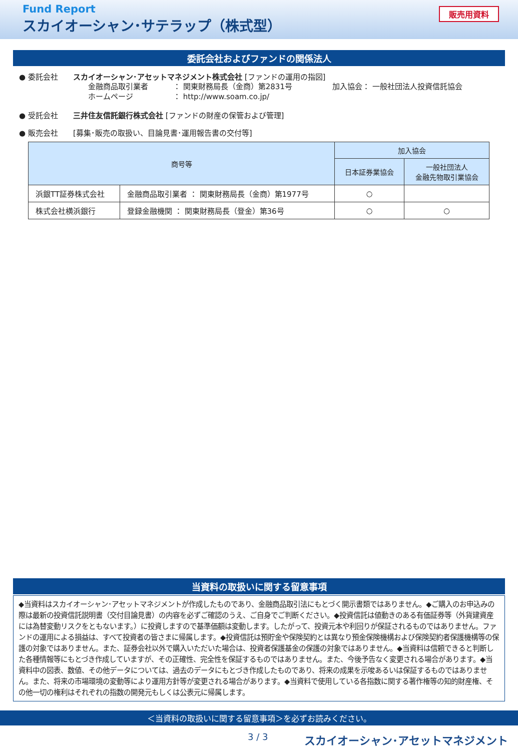Fund Report
スカイオーシャン･サテラップ（株式型）
販売用資料
委託会社およびファンドの関係法人
● 委託会社 スカイオーシャン･アセットマネジメント株式会社 [ファンドの運用の指図]
金融商品取引業者 ： 関東財務局長（金商）第2831号 加入協会： 一般社団法人投資信託協会
ホームページ ： http://www.soam.co.jp/
● 受託会社 三井住友信託銀行株式会社 [ファンドの財産の保管および管理]
● 販売会社 [募集･販売の取扱い、目論見書･運用報告書の交付等]
| 商号等 | | 加入協会 | |
| --- | --- | --- | --- |
| | | 日本証券業協会 | 一般社団法人 金融先物取引業協会 |
| 浜銀TT証券株式会社 | 金融商品取引業者 ： 関東財務局長（金商）第1977号 | ○ | |
| 株式会社横浜銀行 | 登録金融機関 ： 関東財務局長（登金）第36号 | ○ | ○ |
当資料の取扱いに関する留意事項
◆当資料はスカイオーシャン･アセットマネジメントが作成したものであり、金融商品取引法にもとづく開示書類ではありません。◆ご購入のお申込みの際は最新の投資信託説明書（交付目論見書）の内容を必ずご確認のうえ、ご自身でご判断ください。◆投資信託は値動きのある有価証券等（外貨建資産には為替変動リスクをともないます。）に投資しますので基準価額は変動します。したがって、投資元本や利回りが保証されるものではありません。ファンドの運用による損益は、すべて投資者の皆さまに帰属します。◆投資信託は預貯金や保険契約とは異なり預金保険機構および保険契約者保護機構等の保護の対象ではありません。また、証券会社以外で購入いただいた場合は、投資者保護基金の保護の対象ではありません。◆当資料は信頼できると判断した各種情報等にもとづき作成していますが、その正確性、完全性を保証するものではありません。また、今後予告なく変更される場合があります。◆当資料中の図表、数値、その他データについては、過去のデータにもとづき作成したものであり、将来の成果を示唆あるいは保証するものではありません。また、将来の市場環境の変動等により運用方針等が変更される場合があります。◆当資料で使用している各指数に関する著作権等の知的財産権、その他一切の権利はそれぞれの指数の開発元もしくは公表元に帰属します。
＜当資料の取扱いに関する留意事項＞を必ずお読みください。
3 / 3 スカイオーシャン･アセットマネジメント